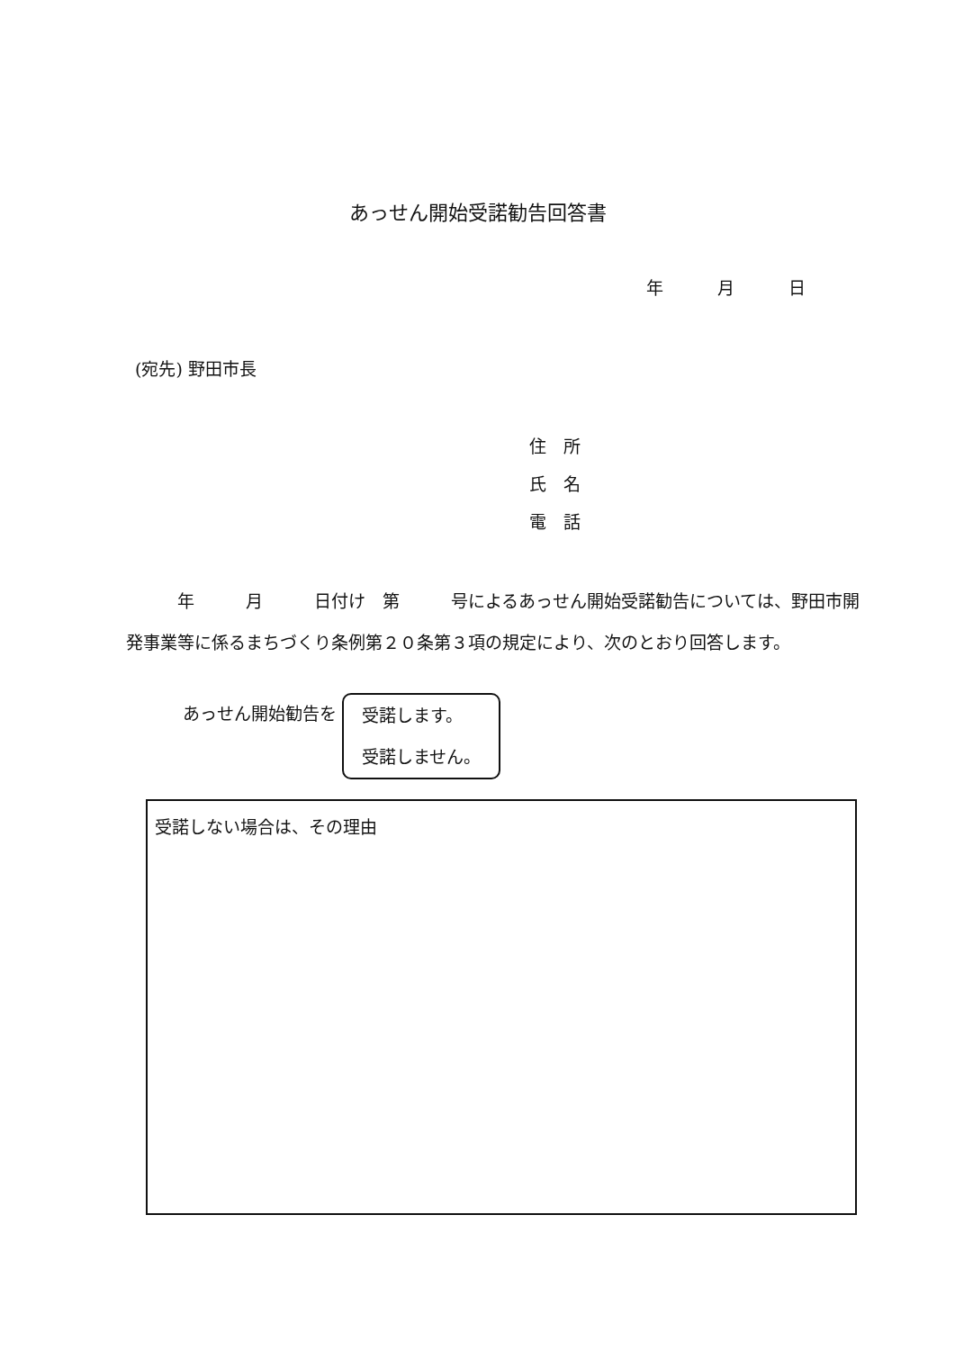あっせん開始受諾勧告回答書
年 月 日
(宛先) 野田市長
住　所
氏　名
電　話
　　　年　　　月　　　日付け　第　　　号によるあっせん開始受諾勧告については、野田市開発事業等に係るまちづくり条例第２０条第３項の規定により、次のとおり回答します。
あっせん開始勧告を 受諾します。
受諾しません。
受諾しない場合は、その理由